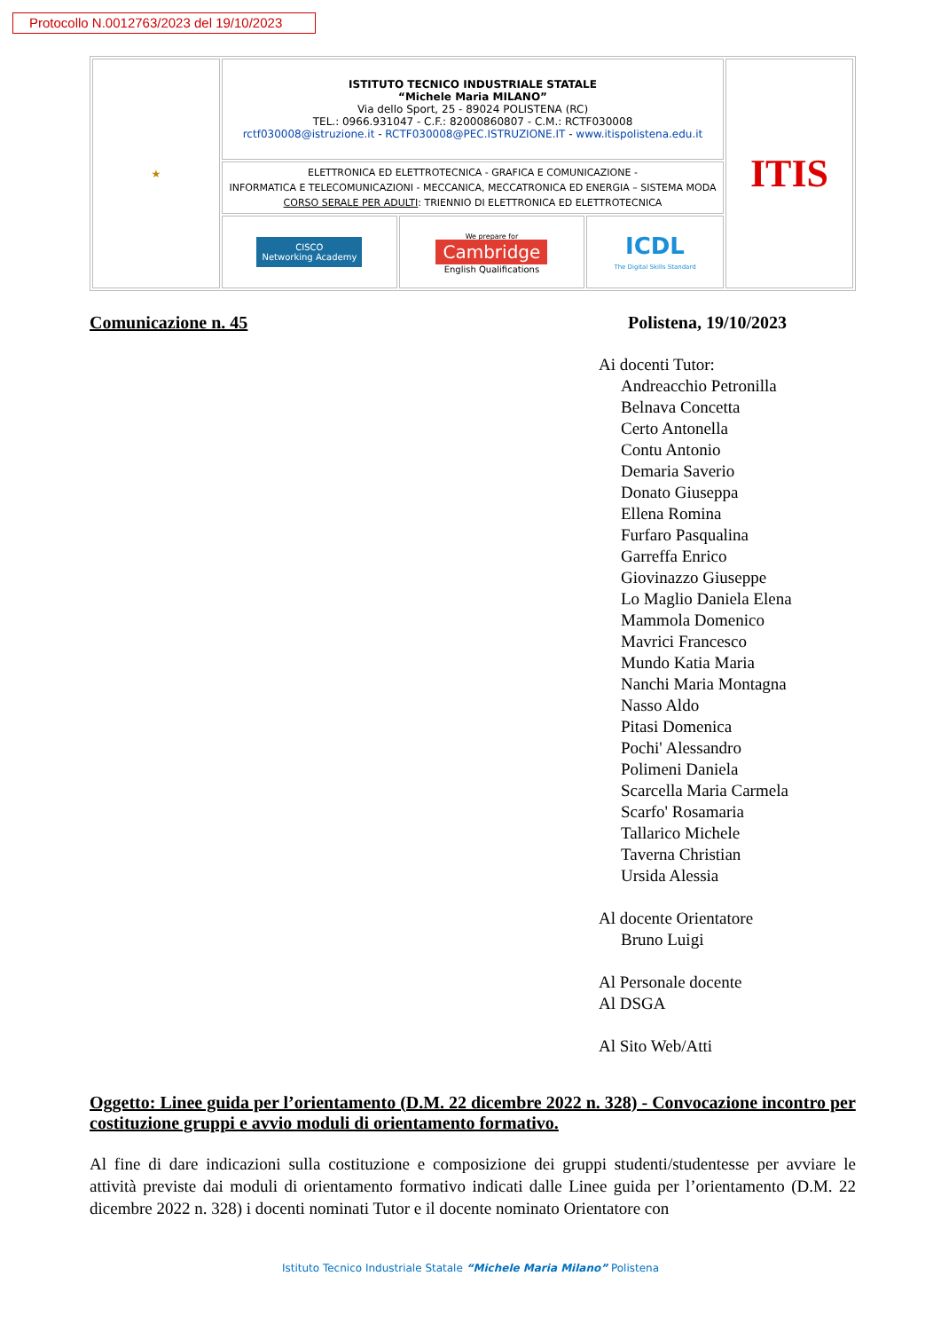Protocollo N.0012763/2023 del 19/10/2023
| ★ | ISTITUTO TECNICO INDUSTRIALE STATALE “Michele Maria MILANO” Via dello Sport, 25 - 89024 POLISTENA (RC) TEL.: 0966.931047 - C.F.: 82000860807 - C.M.: RCTF030008 rctf030008@istruzione.it - RCTF030008@PEC.ISTRUZIONE.IT - www.itispolistena.edu.it | | | ITIS |
| | ELETTRONICA ED ELETTROTECNICA - GRAFICA E COMUNICAZIONE - INFORMATICA E TELECOMUNICAZIONI - MECCANICA, MECCATRONICA ED ENERGIA – SISTEMA MODA CORSO SERALE PER ADULTI : TRIENNIO DI ELETTRONICA ED ELETTROTECNICA | | | |
| | CISCO Networking Academy | We prepare for Cambridge English Qualifications | ICDL The Digital Skills Standard | |
Comunicazione n. 45 Polistena, 19/10/2023
Ai docenti Tutor:
Andreacchio Petronilla
Belnava Concetta
Certo Antonella
Contu Antonio
Demaria Saverio
Donato Giuseppa
Ellena Romina
Furfaro Pasqualina
Garreffa Enrico
Giovinazzo Giuseppe
Lo Maglio Daniela Elena
Mammola Domenico
Mavrici Francesco
Mundo Katia Maria
Nanchi Maria Montagna
Nasso Aldo
Pitasi Domenica
Pochi' Alessandro
Polimeni Daniela
Scarcella Maria Carmela
Scarfo' Rosamaria
Tallarico Michele
Taverna Christian
Ursida Alessia
Al docente Orientatore
Bruno Luigi
Al Personale docente
Al DSGA
Al Sito Web/Atti
Oggetto: Linee guida per l’orientamento (D.M. 22 dicembre 2022 n. 328) - Convocazione incontro per costituzione gruppi e avvio moduli di orientamento formativo.
Al fine di dare indicazioni sulla costituzione e composizione dei gruppi studenti/studentesse per avviare le attività previste dai moduli di orientamento formativo indicati dalle Linee guida per l’orientamento (D.M. 22 dicembre 2022 n. 328) i docenti nominati Tutor e il docente nominato Orientatore con
Istituto Tecnico Industriale Statale “Michele Maria Milano” Polistena